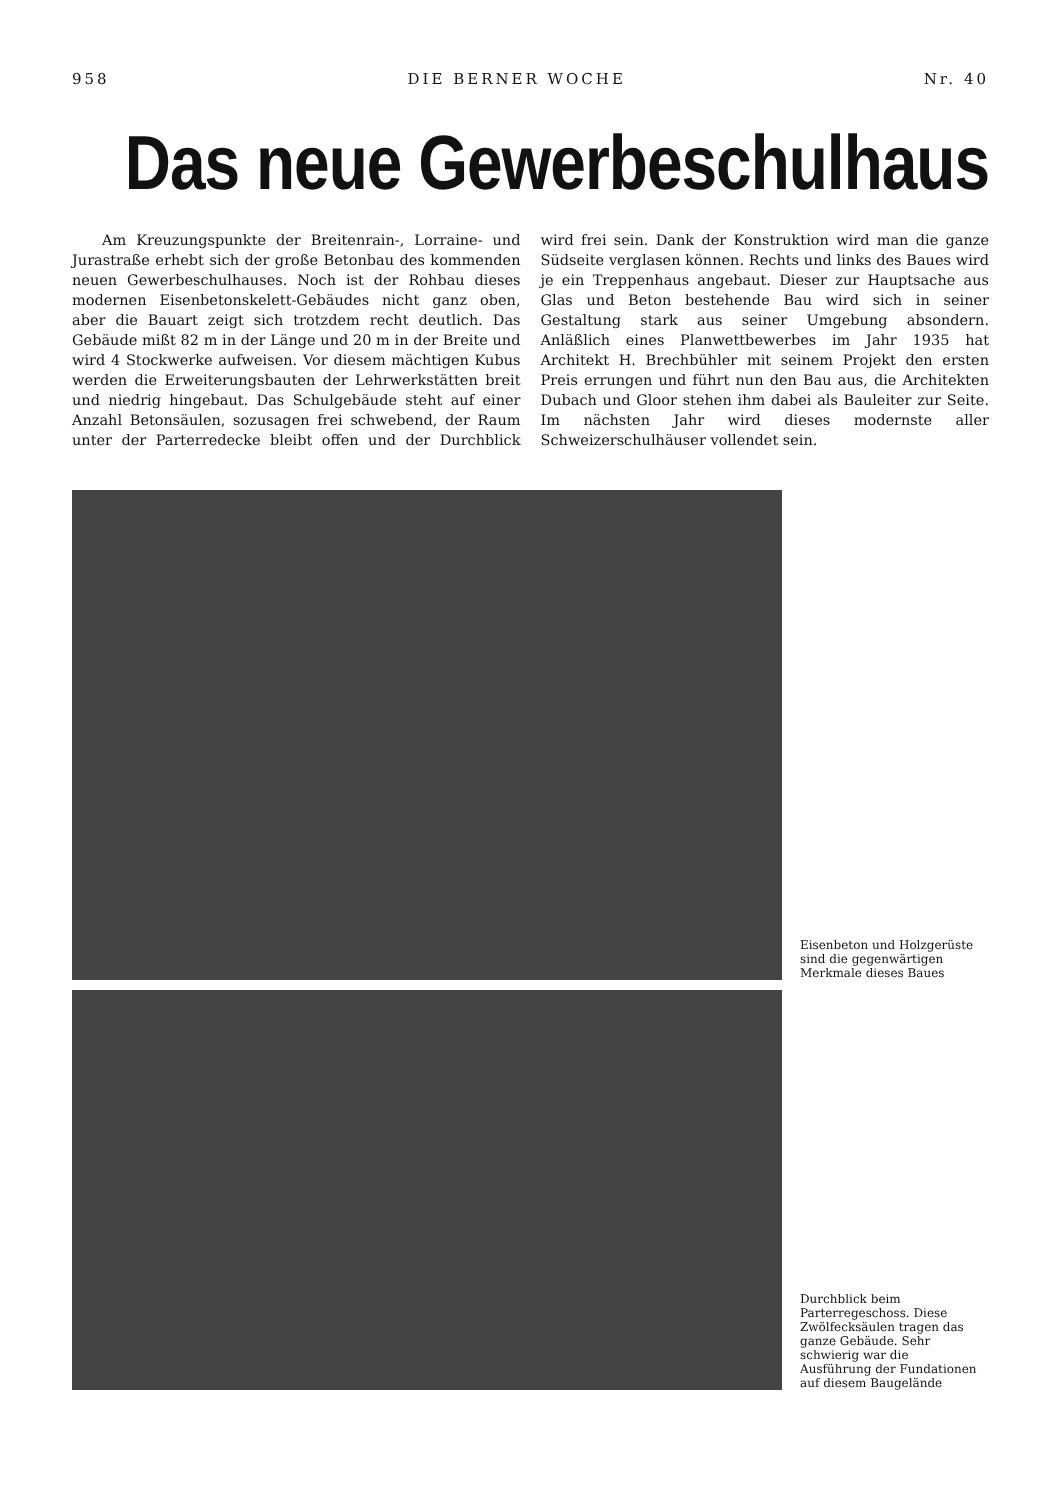958 DIE BERNER WOCHE Nr. 40
Das neue Gewerbeschulhaus
Am Kreuzungspunkte der Breitenrain-, Lorraine- und Jurastraße erhebt sich der große Betonbau des kommenden neuen Gewerbeschulhauses. Noch ist der Rohbau dieses modernen Eisenbetonskelett-Gebäudes nicht ganz oben, aber die Bauart zeigt sich trotzdem recht deutlich. Das Gebäude mißt 82 m in der Länge und 20 m in der Breite und wird 4 Stockwerke aufweisen. Vor diesem mächtigen Kubus werden die Erweiterungsbauten der Lehrwerkstätten breit und niedrig hingebaut. Das Schulgebäude steht auf einer Anzahl Betonsäulen, sozusagen frei schwebend, der Raum unter der Parterredecke bleibt offen und der Durchblick wird frei sein. Dank der Konstruktion wird man die ganze Südseite verglasen können. Rechts und links des Baues wird je ein Treppenhaus angebaut. Dieser zur Hauptsache aus Glas und Beton bestehende Bau wird sich in seiner Gestaltung stark aus seiner Umgebung absondern. Anläßlich eines Planwettbewerbes im Jahr 1935 hat Architekt H. Brechbühler mit seinem Projekt den ersten Preis errungen und führt nun den Bau aus, die Architekten Dubach und Gloor stehen ihm dabei als Bauleiter zur Seite. Im nächsten Jahr wird dieses modernste aller Schweizerschulhäuser vollendet sein.
Eisenbeton und Holzgerüste sind die gegenwärtigen Merkmale dieses Baues
Durchblick beim Parterregeschoss. Diese Zwölfecksäulen tragen das ganze Gebäude. Sehr schwierig war die Ausführung der Fundationen auf diesem Baugelände